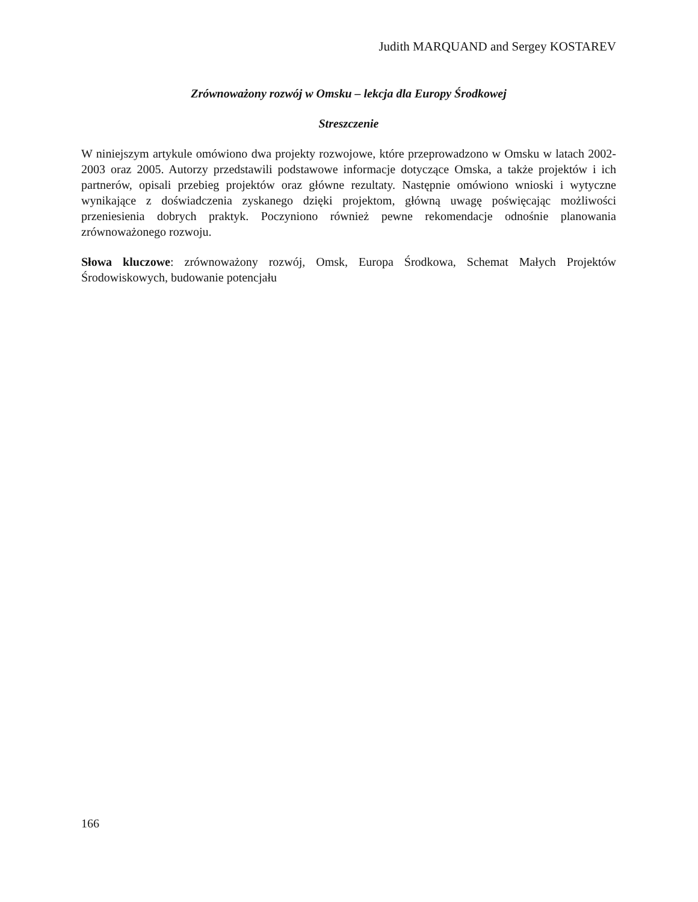Judith MARQUAND and Sergey KOSTAREV
Zrównoważony rozwój w Omsku – lekcja dla Europy Środkowej
Streszczenie
W niniejszym artykule omówiono dwa projekty rozwojowe, które przeprowadzono w Omsku w latach 2002-2003 oraz 2005. Autorzy przedstawili podstawowe informacje dotyczące Omska, a także projektów i ich partnerów, opisali przebieg projektów oraz główne rezultaty. Następnie omówiono wnioski i wytyczne wynikające z doświadczenia zyskanego dzięki projektom, główną uwagę poświęcając możliwości przeniesienia dobrych praktyk. Poczyniono również pewne rekomendacje odnośnie planowania zrównoważonego rozwoju.
Słowa kluczowe: zrównoważony rozwój, Omsk, Europa Środkowa, Schemat Małych Projektów Środowiskowych, budowanie potencjału
166